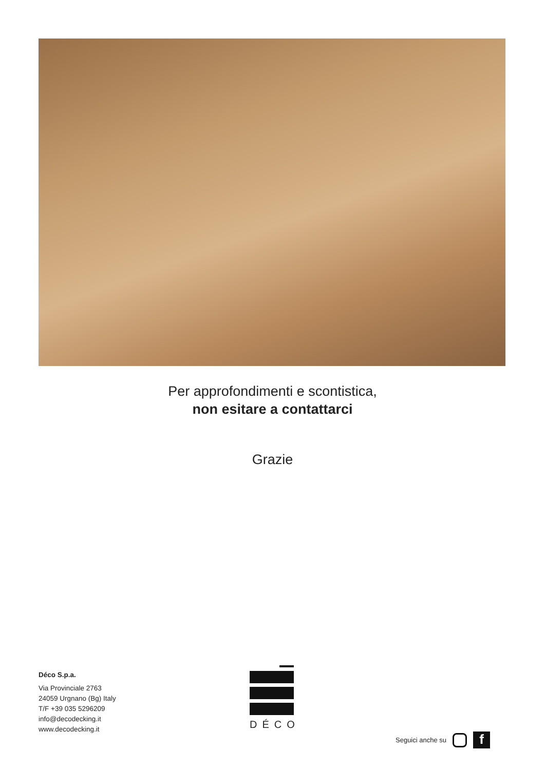Per approfondimenti e scontistica,
non esitare a contattarci
Grazie
Déco S.p.a.
Via Provinciale 2763
24059 Urgnano (Bg) Italy
T/F +39 035 5296209
info@decodecking.it
www.decodecking.it
DÉCO
Seguici anche su f